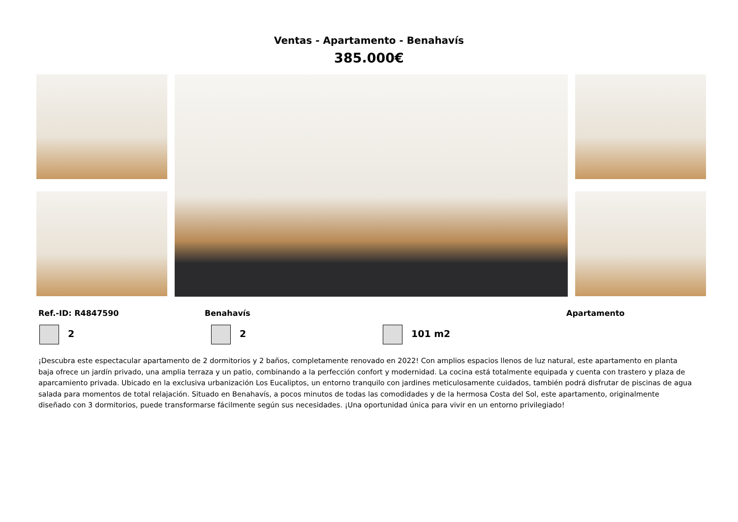Ventas - Apartamento - Benahavís
385.000€
Ref.-ID: R4847590 Benahavís Apartamento
2 2 101 m2
¡Descubra este espectacular apartamento de 2 dormitorios y 2 baños, completamente renovado en 2022! Con amplios espacios llenos de luz natural, este apartamento en planta baja ofrece un jardín privado, una amplia terraza y un patio, combinando a la perfección confort y modernidad. La cocina está totalmente equipada y cuenta con trastero y plaza de aparcamiento privada. Ubicado en la exclusiva urbanización Los Eucaliptos, un entorno tranquilo con jardines meticulosamente cuidados, también podrá disfrutar de piscinas de agua salada para momentos de total relajación. Situado en Benahavís, a pocos minutos de todas las comodidades y de la hermosa Costa del Sol, este apartamento, originalmente diseñado con 3 dormitorios, puede transformarse fácilmente según sus necesidades. ¡Una oportunidad única para vivir en un entorno privilegiado!